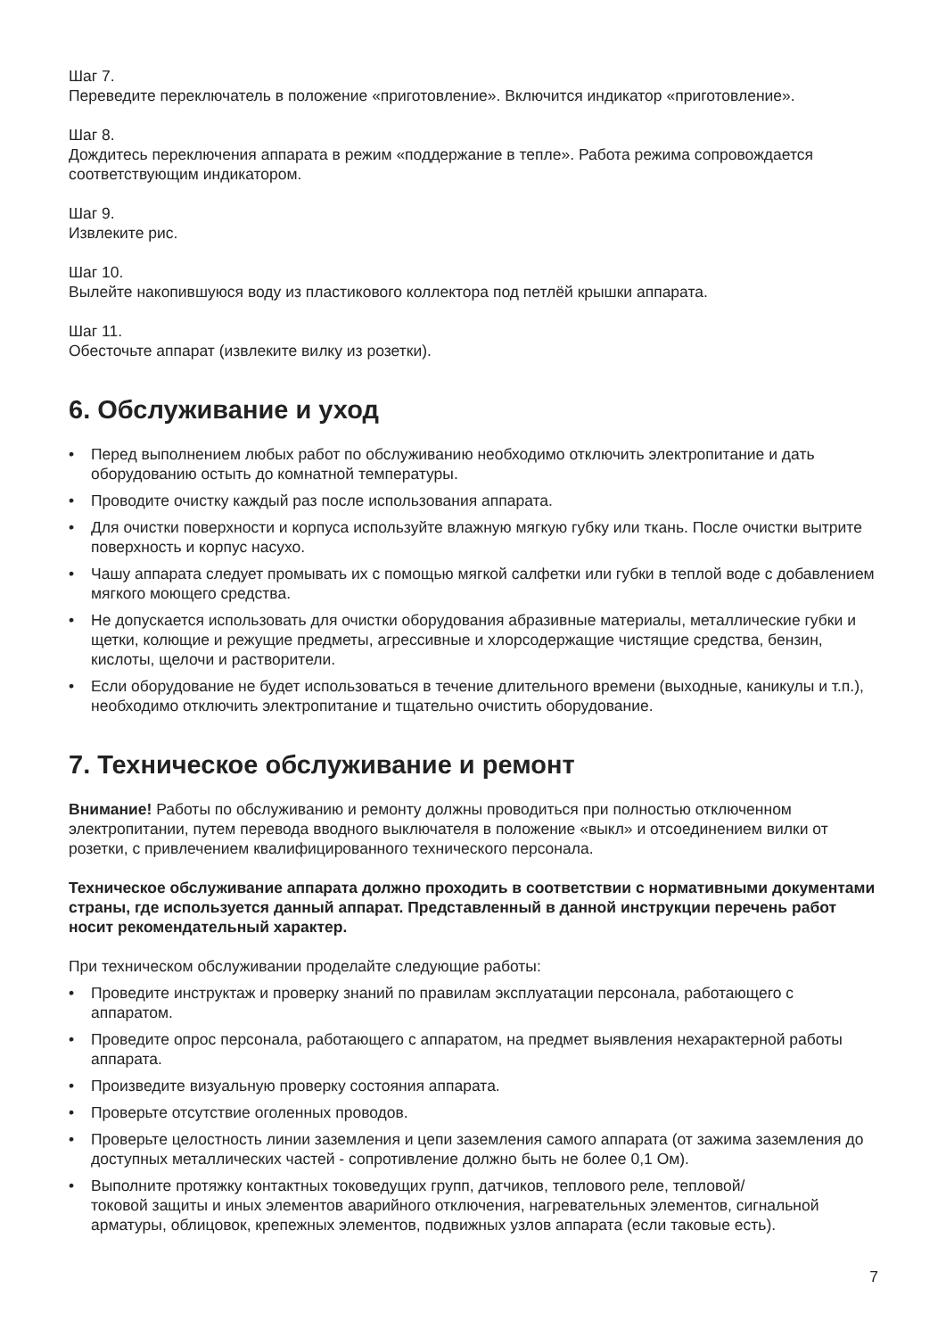Шаг 7.
Переведите переключатель в положение «приготовление». Включится индикатор «приготовление».
Шаг 8.
Дождитесь переключения аппарата в режим «поддержание в тепле». Работа режима сопровождается соответствующим индикатором.
Шаг 9.
Извлеките рис.
Шаг 10.
Вылейте накопившуюся воду из пластикового коллектора под петлёй крышки аппарата.
Шаг 11.
Обесточьте аппарат (извлеките вилку из розетки).
6. Обслуживание и уход
• Перед выполнением любых работ по обслуживанию необходимо отключить электропитание и дать оборудованию остыть до комнатной температуры.
• Проводите очистку каждый раз после использования аппарата.
• Для очистки поверхности и корпуса используйте влажную мягкую губку или ткань. После очистки вытрите поверхность и корпус насухо.
• Чашу аппарата следует промывать их с помощью мягкой салфетки или губки в теплой воде с добавлением мягкого моющего средства.
• Не допускается использовать для очистки оборудования абразивные материалы, металлические губки и щетки, колющие и режущие предметы, агрессивные и хлорсодержащие чистящие средства, бензин, кислоты, щелочи и растворители.
• Если оборудование не будет использоваться в течение длительного времени (выходные, каникулы и т.п.), необходимо отключить электропитание и тщательно очистить оборудование.
7. Техническое обслуживание и ремонт
Внимание! Работы по обслуживанию и ремонту должны проводиться при полностью отключенном электропитании, путем перевода вводного выключателя в положение «выкл» и отсоединением вилки от розетки, с привлечением квалифицированного технического персонала.
Техническое обслуживание аппарата должно проходить в соответствии с нормативными документами страны, где используется данный аппарат. Представленный в данной инструкции перечень работ носит рекомендательный характер.
При техническом обслуживании проделайте следующие работы:
• Проведите инструктаж и проверку знаний по правилам эксплуатации персонала, работающего с аппаратом.
• Проведите опрос персонала, работающего с аппаратом, на предмет выявления нехарактерной работы аппарата.
• Произведите визуальную проверку состояния аппарата.
• Проверьте отсутствие оголенных проводов.
• Проверьте целостность линии заземления и цепи заземления самого аппарата (от зажима заземления до доступных металлических частей - сопротивление должно быть не более 0,1 Ом).
• Выполните протяжку контактных токоведущих групп, датчиков, теплового реле, тепловой/
токовой защиты и иных элементов аварийного отключения, нагревательных элементов, сигнальной арматуры, облицовок, крепежных элементов, подвижных узлов аппарата (если таковые есть).
7